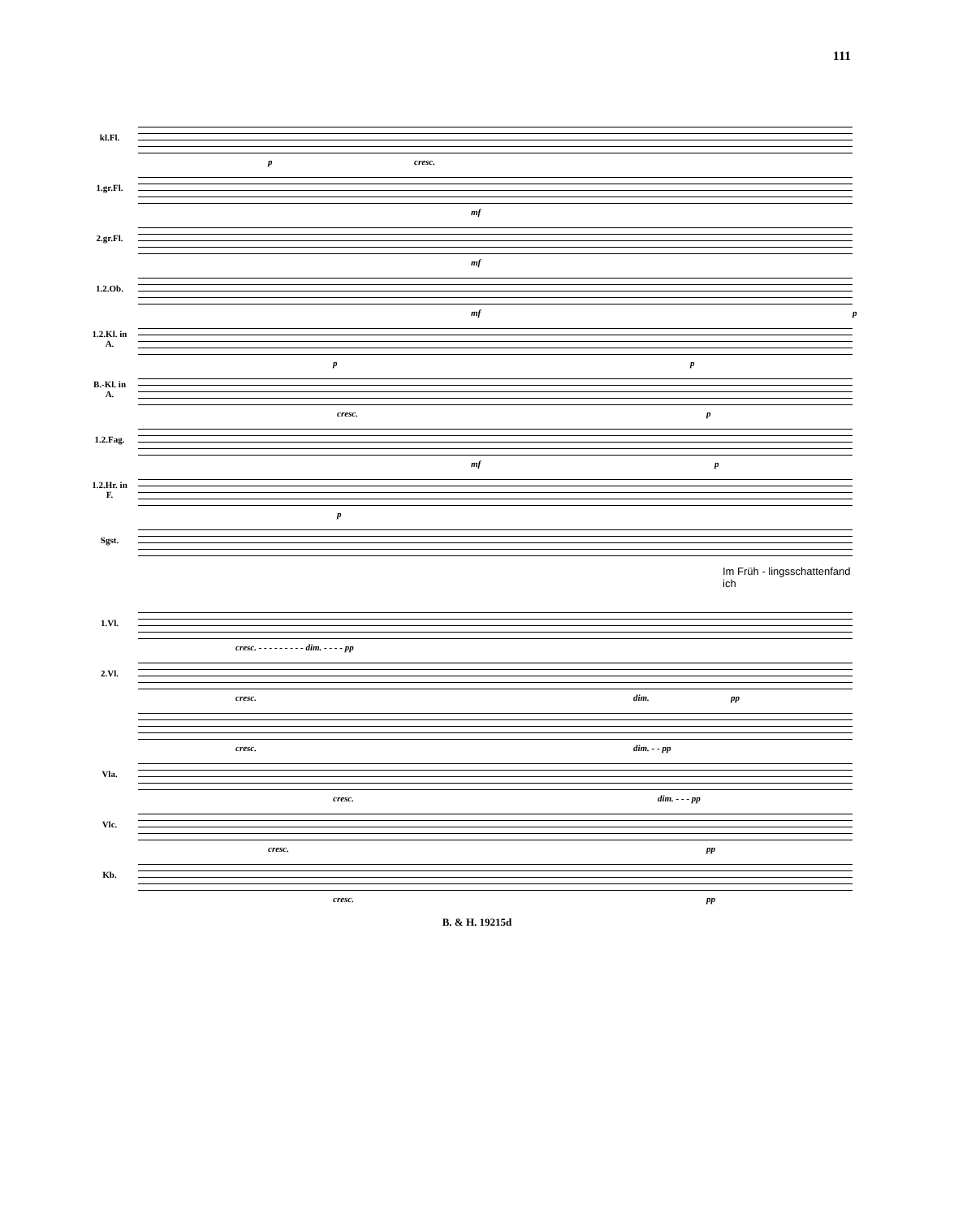111
kl.Fl.
p cresc.
1.gr.Fl.
mf
2.gr.Fl.
mf
1.2.Ob.
mf p
1.2.Kl. in A.
p p
B.-Kl. in A.
cresc. p
1.2.Fag.
mf p
1.2.Hr. in F.
p
Sgst.
Im Früh - lingsschattenfand ich
1.Vl.
cresc. - - - - - - - - - dim. - - - - pp
2.Vl.
cresc. dim. pp
cresc. dim. - - pp
Vla.
cresc. dim. - - - pp
Vlc.
cresc. pp
Kb.
cresc. pp
B. & H. 19215d